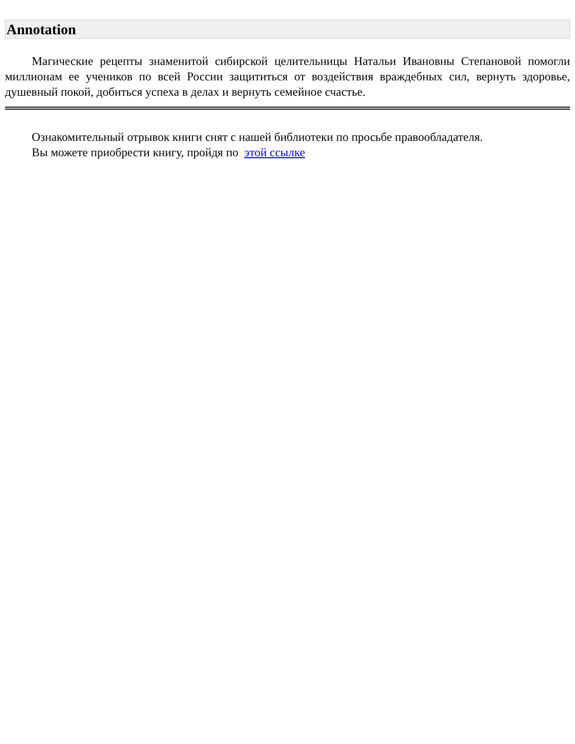Annotation
Магические рецепты знаменитой сибирской целительницы Натальи Ивановны Степановой помогли миллионам ее учеников по всей России защититься от воздействия враждебных сил, вернуть здоровье, душевный покой, добиться успеха в делах и вернуть семейное счастье.
Ознакомительный отрывок книги снят с нашей библиотеки по просьбе правообладателя.
Вы можете приобрести книгу, пройдя по этой ссылке